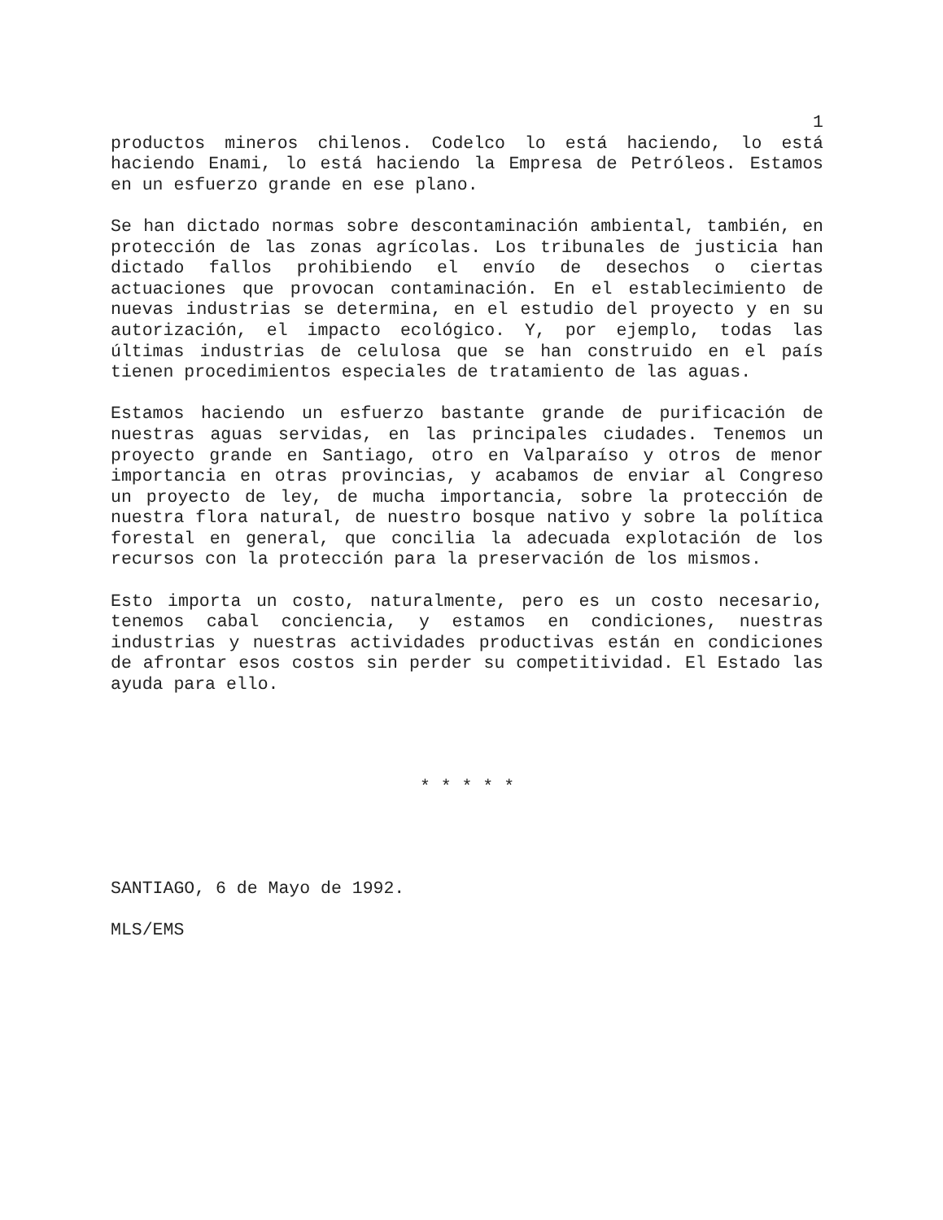1
productos mineros chilenos. Codelco lo está haciendo, lo está haciendo Enami, lo está haciendo la Empresa de Petróleos. Estamos en un esfuerzo grande en ese plano.
Se han dictado normas sobre descontaminación ambiental, también, en protección de las zonas agrícolas. Los tribunales de justicia han dictado fallos prohibiendo el envío de desechos o ciertas actuaciones que provocan contaminación. En el establecimiento de nuevas industrias se determina, en el estudio del proyecto y en su autorización, el impacto ecológico. Y, por ejemplo, todas las últimas industrias de celulosa que se han construido en el país tienen procedimientos especiales de tratamiento de las aguas.
Estamos haciendo un esfuerzo bastante grande de purificación de nuestras aguas servidas, en las principales ciudades. Tenemos un proyecto grande en Santiago, otro en Valparaíso y otros de menor importancia en otras provincias, y acabamos de enviar al Congreso un proyecto de ley, de mucha importancia, sobre la protección de nuestra flora natural, de nuestro bosque nativo y sobre la política forestal en general, que concilia la adecuada explotación de los recursos con la protección para la preservación de los mismos.
Esto importa un costo, naturalmente, pero es un costo necesario, tenemos cabal conciencia, y estamos en condiciones, nuestras industrias y nuestras actividades productivas están en condiciones de afrontar esos costos sin perder su competitividad. El Estado las ayuda para ello.
* * * * *
SANTIAGO, 6 de Mayo de 1992.
MLS/EMS